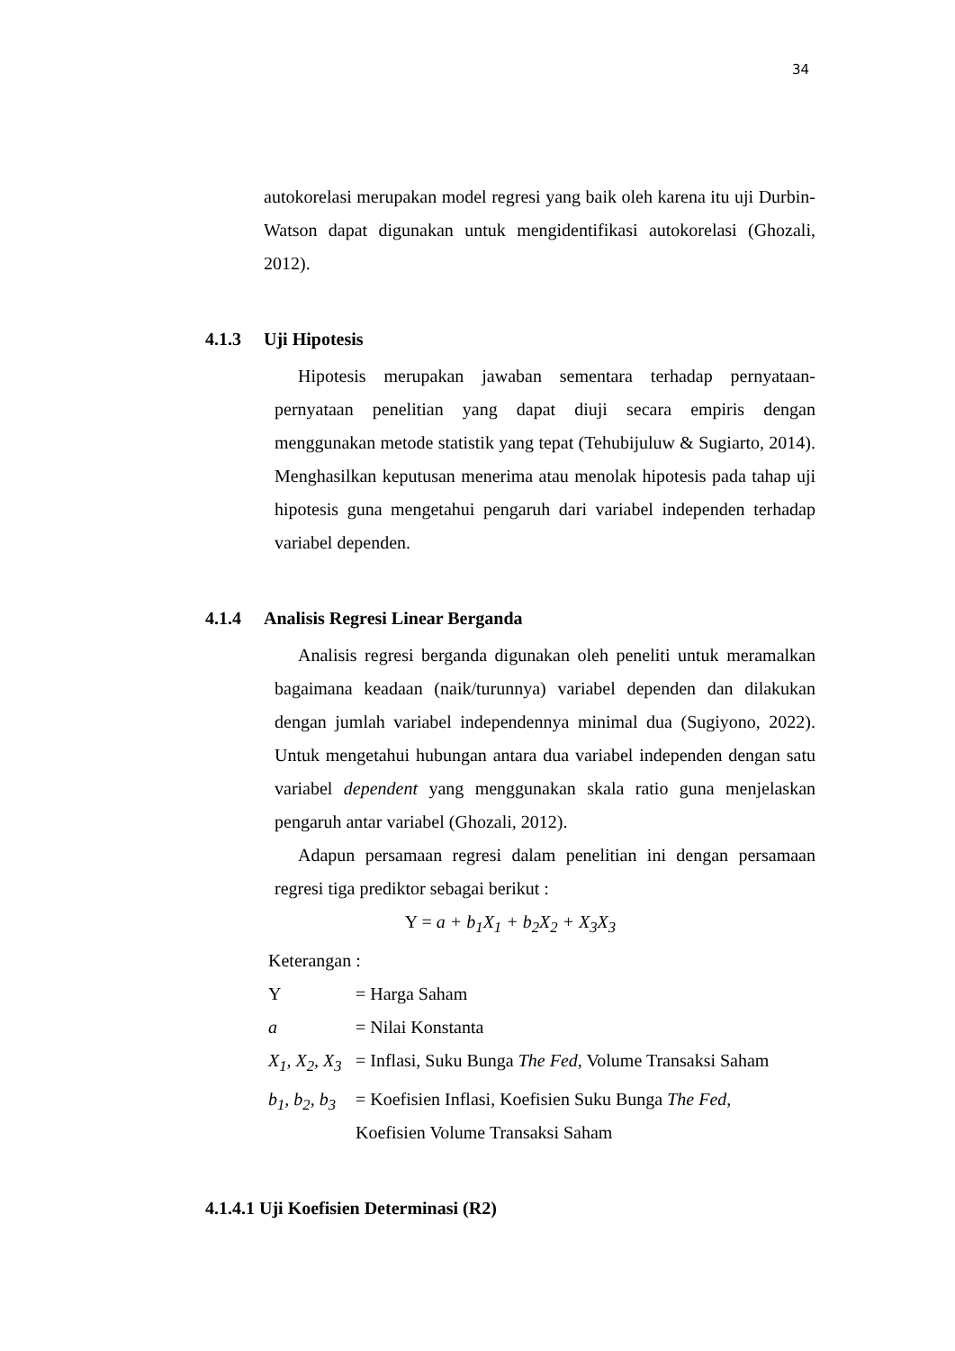34
autokorelasi merupakan model regresi yang baik oleh karena itu uji Durbin-Watson dapat digunakan untuk mengidentifikasi autokorelasi (Ghozali, 2012).
4.1.3 Uji Hipotesis
Hipotesis merupakan jawaban sementara terhadap pernyataan-pernyataan penelitian yang dapat diuji secara empiris dengan menggunakan metode statistik yang tepat (Tehubijuluw & Sugiarto, 2014). Menghasilkan keputusan menerima atau menolak hipotesis pada tahap uji hipotesis guna mengetahui pengaruh dari variabel independen terhadap variabel dependen.
4.1.4 Analisis Regresi Linear Berganda
Analisis regresi berganda digunakan oleh peneliti untuk meramalkan bagaimana keadaan (naik/turunnya) variabel dependen dan dilakukan dengan jumlah variabel independennya minimal dua (Sugiyono, 2022). Untuk mengetahui hubungan antara dua variabel independen dengan satu variabel dependent yang menggunakan skala ratio guna menjelaskan pengaruh antar variabel (Ghozali, 2012).
Adapun persamaan regresi dalam penelitian ini dengan persamaan regresi tiga prediktor sebagai berikut :
Y = a + b<sub>1</sub>X<sub>1</sub> + b<sub>2</sub>X<sub>2</sub> + X<sub>3</sub>X<sub>3</sub>
Keterangan :
| Y | = Harga Saham |
| a | = Nilai Konstanta |
| X<sub>1</sub>, X<sub>2</sub>, X<sub>3</sub> | = Inflasi, Suku Bunga The Fed , Volume Transaksi Saham |
| b<sub>1</sub>, b<sub>2</sub>, b<sub>3</sub> | = Koefisien Inflasi, Koefisien Suku Bunga The Fed , Koefisien Volume Transaksi Saham |
4.1.4.1 Uji Koefisien Determinasi (R2)